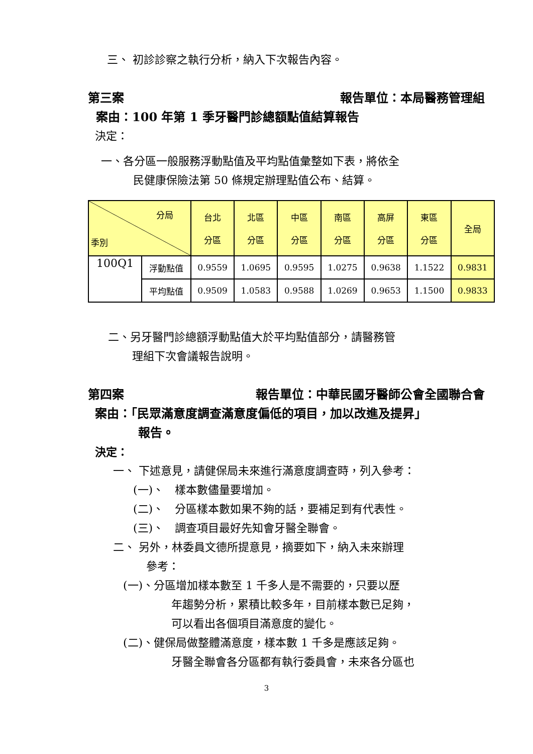三、 初診診察之執行分析，納入下次報告內容。
第三案 報告單位：本局醫務管理組
案由：100 年第 1 季牙醫門診總額點值結算報告
決定：
一、各分區一般服務浮動點值及平均點值彙整如下表，將依全
民健康保險法第 50 條規定辦理點值公布、結算。
| 分局 季別 | | 台北 分區 | 北區 分區 | 中區 分區 | 南區 分區 | 高屏 分區 | 東區 分區 | 全局 |
| 100Q1 | 浮動點值 | 0.9559 | 1.0695 | 0.9595 | 1.0275 | 0.9638 | 1.1522 | 0.9831 |
| | 平均點值 | 0.9509 | 1.0583 | 0.9588 | 1.0269 | 0.9653 | 1.1500 | 0.9833 |
二、另牙醫門診總額浮動點值大於平均點值部分，請醫務管
理組下次會議報告說明。
第四案 報告單位：中華民國牙醫師公會全國聯合會
案由：「民眾滿意度調查滿意度偏低的項目，加以改進及提昇」
報告。
決定：
一、 下述意見，請健保局未來進行滿意度調查時，列入參考：
(一)、　樣本數儘量要增加。
(二)、　分區樣本數如果不夠的話，要補足到有代表性。
(三)、　調查項目最好先知會牙醫全聯會。
二、 另外，林委員文德所提意見，摘要如下，納入未來辦理
參考：
(一)、分區增加樣本數至 1 千多人是不需要的，只要以歷
年趨勢分析，累積比較多年，目前樣本數已足夠，
可以看出各個項目滿意度的變化。
(二)、健保局做整體滿意度，樣本數 1 千多是應該足夠。
牙醫全聯會各分區都有執行委員會，未來各分區也
3